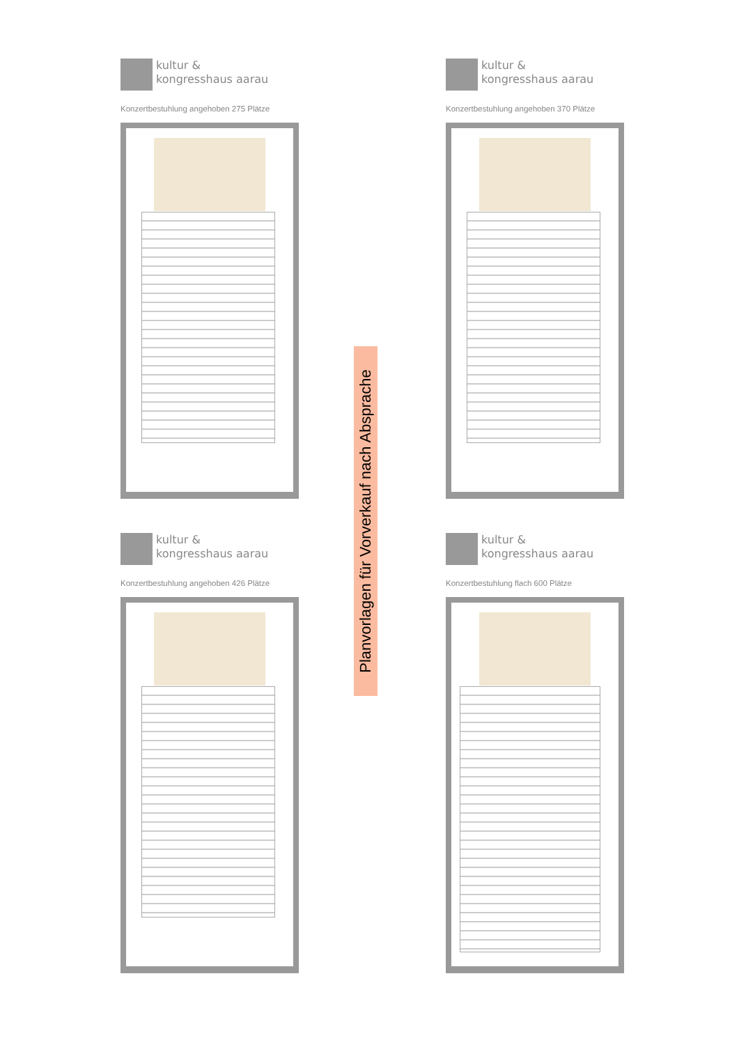kultur &
kongresshaus aarau
Konzertbestuhlung angehoben 275 Plätze
kultur &
kongresshaus aarau
Konzertbestuhlung angehoben 370 Plätze
Planvorlagen für Vorverkauf nach Absprache
kultur &
kongresshaus aarau
Konzertbestuhlung angehoben 426 Plätze
kultur &
kongresshaus aarau
Konzertbestuhlung flach 600 Plätze